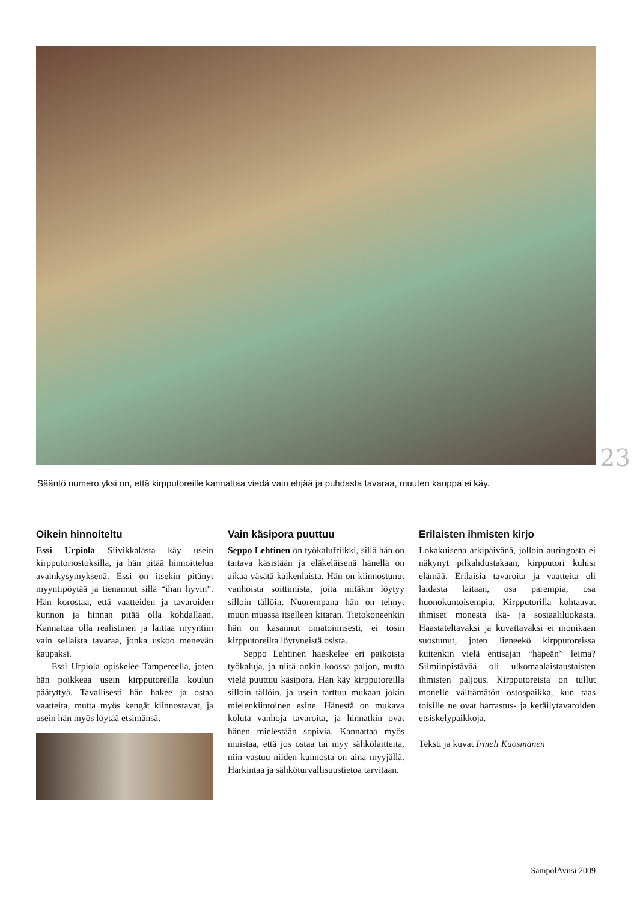23
Sääntö numero yksi on, että kirpputoreille kannattaa viedä vain ehjää ja puhdasta tavaraa, muuten kauppa ei käy.
Oikein hinnoiteltu
Essi Urpiola Siivikkalasta käy usein kirpputoriostoksilla, ja hän pitää hinnoittelua avainkysymyksenä. Essi on itsekin pitänyt myyntipöytää ja tienannut sillä “ihan hyvin”. Hän korostaa, että vaatteiden ja tavaroiden kunnon ja hinnan pitää olla kohdallaan. Kannattaa olla realistinen ja laittaa myyntiin vain sellaista tavaraa, jonka uskoo menevän kaupaksi.
Essi Urpiola opiskelee Tampereella, joten hän poikkeaa usein kirpputoreilla koulun päätyttyä. Tavallisesti hän hakee ja ostaa vaatteita, mutta myös kengät kiinnostavat, ja usein hän myös löytää etsimänsä.
Vain käsipora puuttuu
Seppo Lehtinen on työkalufriikki, sillä hän on taitava käsistään ja eläkeläisenä hänellä on aikaa väsätä kaikenlaista. Hän on kiinnostunut vanhoista soittimista, joita niitäkin löytyy silloin tällöin. Nuorempana hän on tehnyt muun muassa itselleen kitaran. Tietokoneenkin hän on kasannut omatoimisesti, ei tosin kirpputoreilta löytyneistä osista.
Seppo Lehtinen haeskelee eri paikoista työkaluja, ja niitä onkin koossa paljon, mutta vielä puuttuu käsipora. Hän käy kirpputoreilla silloin tällöin, ja usein tarttuu mukaan jokin mielenkiintoinen esine. Hänestä on mukava koluta vanhoja tavaroita, ja hinnatkin ovat hänen mielestään sopivia. Kannattaa myös muistaa, että jos ostaa tai myy sähkölaitteita, niin vastuu niiden kunnosta on aina myyjällä. Harkintaa ja sähköturvallisuustietoa tarvitaan.
Erilaisten ihmisten kirjo
Lokakuisena arkipäivänä, jolloin auringosta ei näkynyt pilkahdustakaan, kirpputori kuhisi elämää. Erilaisia tavaroita ja vaatteita oli laidasta laitaan, osa parempia, osa huonokuntoisempia. Kirpputorilla kohtaavat ihmiset monesta ikä- ja sosiaaliluokasta. Haastateltavaksi ja kuvattavaksi ei monikaan suostunut, joten lieneekö kirpputoreissa kuitenkin vielä entisajan “häpeän” leima? Silmiinpistävää oli ulkomaalaistaustaisten ihmisten paljous. Kirpputoreista on tullut monelle välttämätön ostospaikka, kun taas toisille ne ovat harrastus- ja keräilytavaroiden etsiskelypaikkoja.
Teksti ja kuvat Irmeli Kuosmanen
SampolAviisi 2009